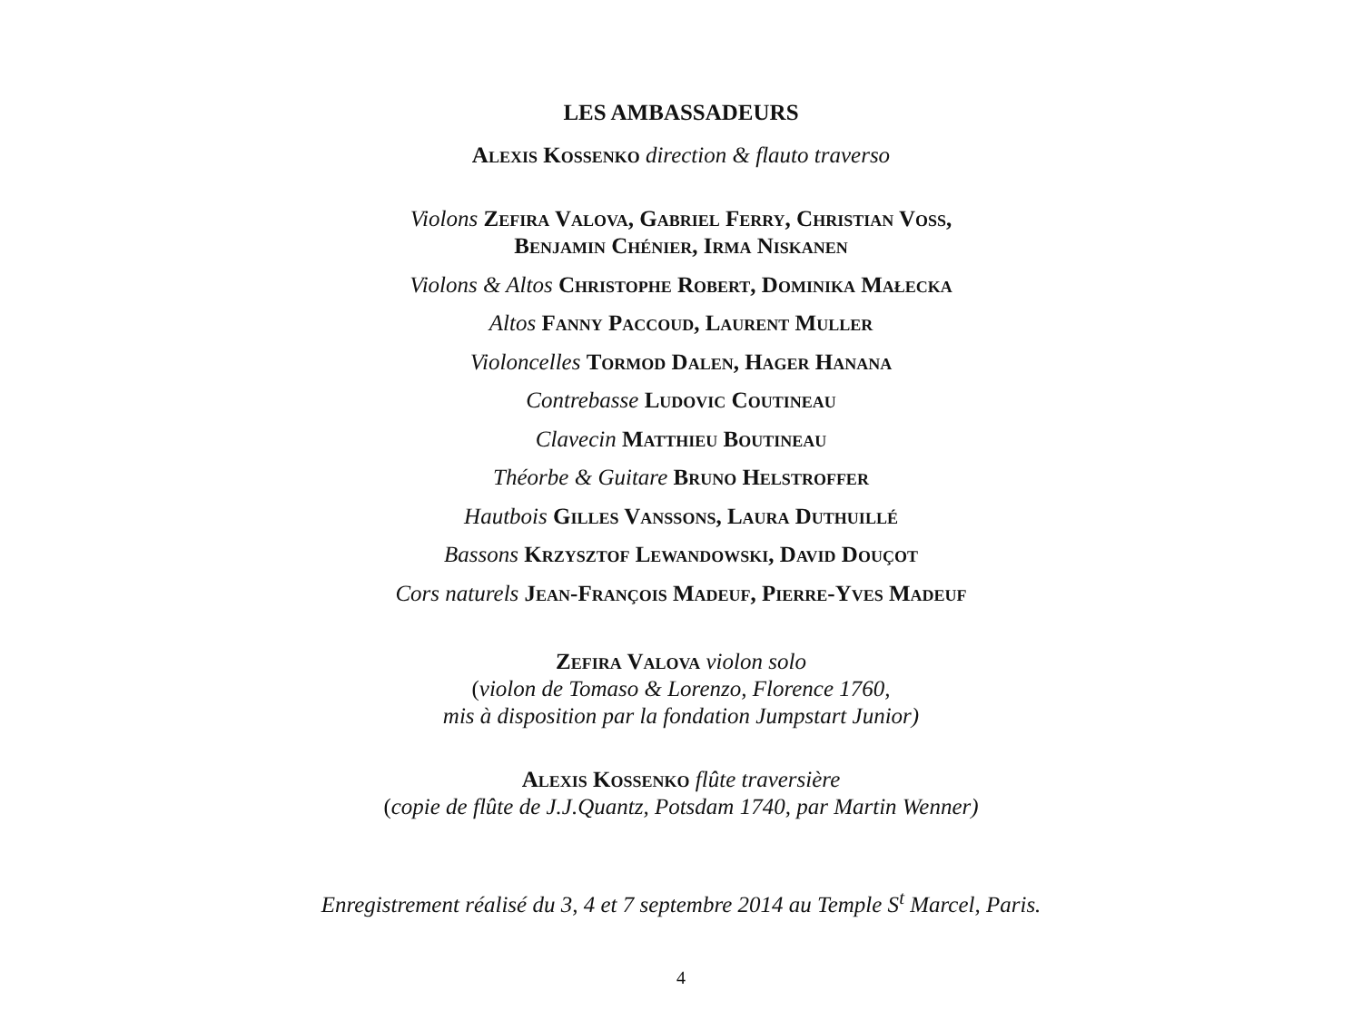LES AMBASSADEURS
Alexis Kossenko direction & flauto traverso
Violons Zefira Valova, Gabriel Ferry, Christian Voß,
Benjamin Chénier, Irma Niskanen
Violons & Altos Christophe Robert, Dominika Małecka
Altos Fanny Paccoud, Laurent Muller
Violoncelles Tormod Dalen, Hager Hanana
Contrebasse Ludovic Coutineau
Clavecin Matthieu Boutineau
Théorbe & Guitare Bruno Helstroffer
Hautbois Gilles Vanssons, Laura Duthuillé
Bassons Krzysztof Lewandowski, David Douçot
Cors naturels Jean-François Madeuf, Pierre-Yves Madeuf
Zefira Valova violon solo
(violon de Tomaso & Lorenzo, Florence 1760,
mis à disposition par la fondation Jumpstart Junior)
Alexis Kossenko flûte traversière
(copie de flûte de J.J.Quantz, Potsdam 1740, par Martin Wenner)
Enregistrement réalisé du 3, 4 et 7 septembre 2014 au Temple S<sup>t</sup> Marcel, Paris.
4